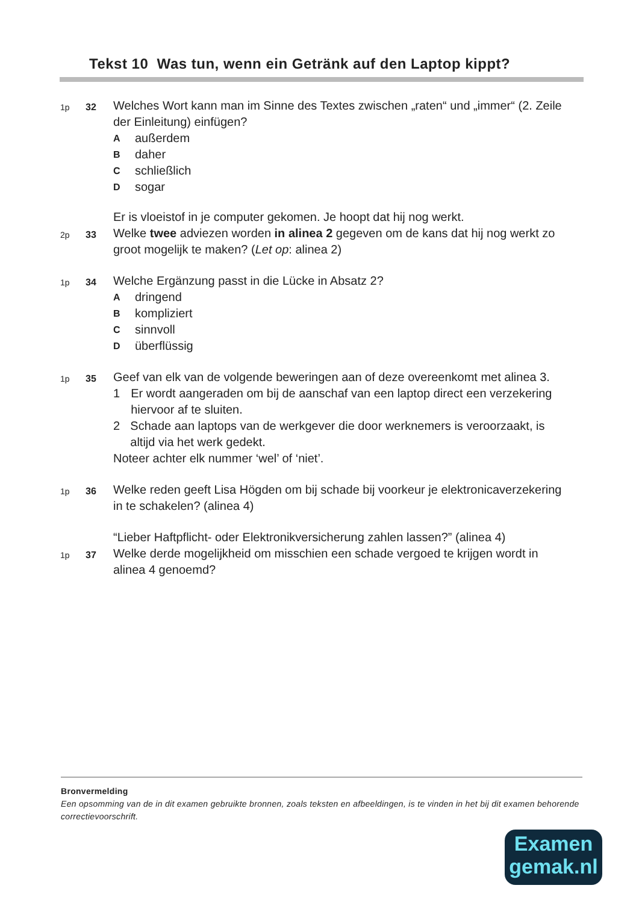Tekst 10 Was tun, wenn ein Getränk auf den Laptop kippt?
1p 32
Welches Wort kann man im Sinne des Textes zwischen „raten“ und „immer“ (2. Zeile der Einleitung) einfügen?
Aaußerdem
Bdaher
Cschließlich
Dsogar
Er is vloeistof in je computer gekomen. Je hoopt dat hij nog werkt.
2p 33
Welke twee adviezen worden in alinea 2 gegeven om de kans dat hij nog werkt zo groot mogelijk te maken? (Let op: alinea 2)
1p 34
Welche Ergänzung passt in die Lücke in Absatz 2?
Adringend
Bkompliziert
Csinnvoll
Düberflüssig
1p 35
Geef van elk van de volgende beweringen aan of deze overeenkomt met alinea 3.
1 Er wordt aangeraden om bij de aanschaf van een laptop direct een verzekering hiervoor af te sluiten.
2 Schade aan laptops van de werkgever die door werknemers is veroorzaakt, is altijd via het werk gedekt.
Noteer achter elk nummer ‘wel’ of ‘niet’.
1p 36
Welke reden geeft Lisa Högden om bij schade bij voorkeur je elektronicaverzekering in te schakelen? (alinea 4)
“Lieber Haftpflicht- oder Elektronikversicherung zahlen lassen?” (alinea 4)
1p 37
Welke derde mogelijkheid om misschien een schade vergoed te krijgen wordt in alinea 4 genoemd?
Bronvermelding
Een opsomming van de in dit examen gebruikte bronnen, zoals teksten en afbeeldingen, is te vinden in het bij dit examen behorende correctievoorschrift.
Examen
gemak.nl